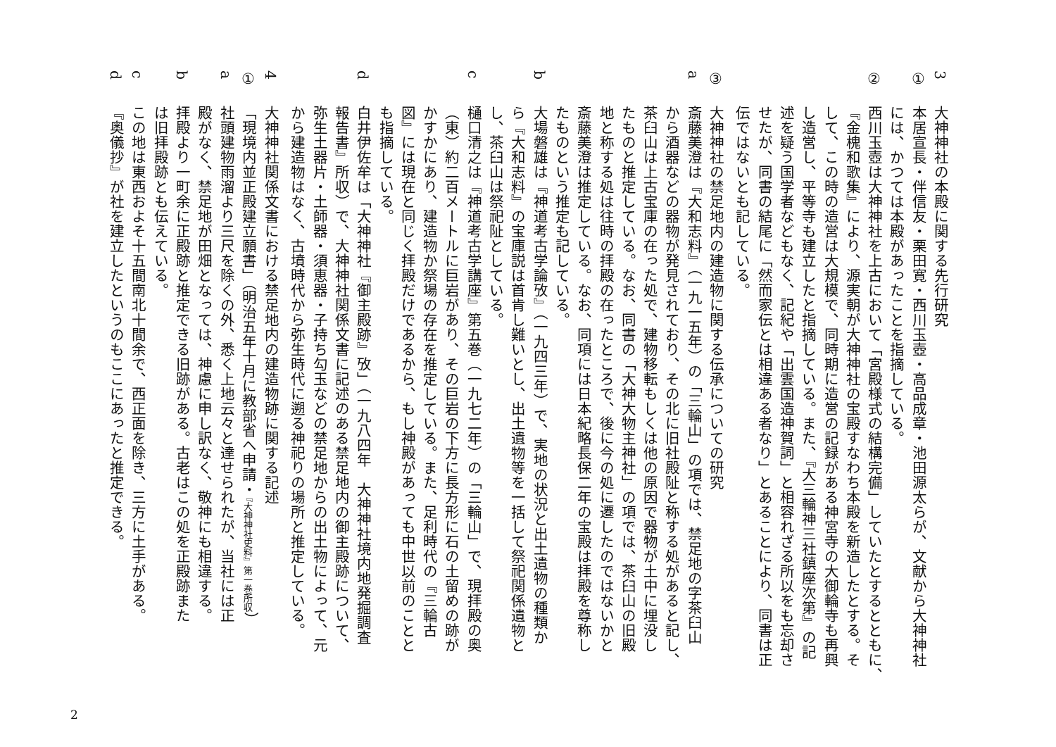3大神神社の本殿に関する先行研究
①本居宣長・伴信友・栗田寛・西川玉壺・高品成章・池田源太らが、文献から大神神社
には、かつては本殿があったことを指摘している。
②西川玉壺は大神神社を上古において「宮殿様式の結構完備」していたとするとともに、
『金槐和歌集』により、源実朝が大神神社の宝殿すなわち本殿を新造したとする。そ
して、この時の造営は大規模で、同時期に造営の記録がある神宮寺の大御輪寺も再興
し造営し、平等寺も建立したと指摘している。また、『大三輪神三社鎮座次第』の記
述を疑う国学者などもなく、記紀や「出雲国造神賀詞」と相容れざる所以をも忘却さ
せたが、同書の結尾に「然而家伝とは相違ある者なり」とあることにより、同書は正
伝ではないとも記している。
③大神神社の禁足地内の建造物に関する伝承についての研究
a斎藤美澄は『大和志料』（一九一五年）の「三輪山」の項では、禁足地の字茶臼山
から酒器などの器物が発見されており、その北に旧社殿阯と称する処があると記し、
茶臼山は上古宝庫の在った処で、建物移転もしくは他の原因で器物が土中に埋没し
たものと推定している。なお、同書の「大神大物主神社」の項では、茶臼山の旧殿
地と称する処は往時の拝殿の在ったところで、後に今の処に遷したのではないかと
斎藤美澄は推定している。なお、同項には日本紀略長保二年の宝殿は拝殿を尊称し
たものという推定も記している。
b大場磐雄は『神道考古学論攷』（一九四三年）で、実地の状況と出土遺物の種類か
ら『大和志料』の宝庫説は首肯し難いとし、出土遺物等を一括して祭祀関係遺物と
し、茶臼山は祭祀阯としている。
c樋口清之は『神道考古学講座』第五巻（一九七二年）の「三輪山」で、現拝殿の奥
（東）約二百メートルに巨岩があり、その巨岩の下方に長方形に石の土留めの跡が
かすかにあり、建造物か祭場の存在を推定している。また、足利時代の『三輪古
図』には現在と同じく拝殿だけであるから、もし神殿があっても中世以前のことと
も指摘している。
d白井伊佐牟は「大神神社『御主殿跡』攷」（一九八四年　大神神社境内地発掘調査
報告書』所収）で、大神神社関係文書に記述のある禁足地内の御主殿跡について、
弥生土器片・土師器・須恵器・子持ち勾玉などの禁足地からの出土物によって、元
から建造物はなく、古墳時代から弥生時代に遡る神祀りの場所と推定している。
4大神神社関係文書における禁足地内の建造物跡に関する記述
①「現境内並正殿建立願書」（明治五年十月に教部省へ申請・『大神神社史料』第一巻所収）
a社頭建物雨溜より三尺を除くの外、悉く上地云々と達せられたが、当社には正
殿がなく、禁足地が田畑となっては、神慮に申し訳なく、敬神にも相違する。
b拝殿より一町余に正殿跡と推定できる旧跡がある。古老はこの処を正殿跡また
は旧拝殿跡とも伝えている。
cこの地は東西およそ十五間南北十間余で、西正面を除き、三方に土手がある。
d『奥儀抄』が社を建立したというのもここにあったと推定できる。
2